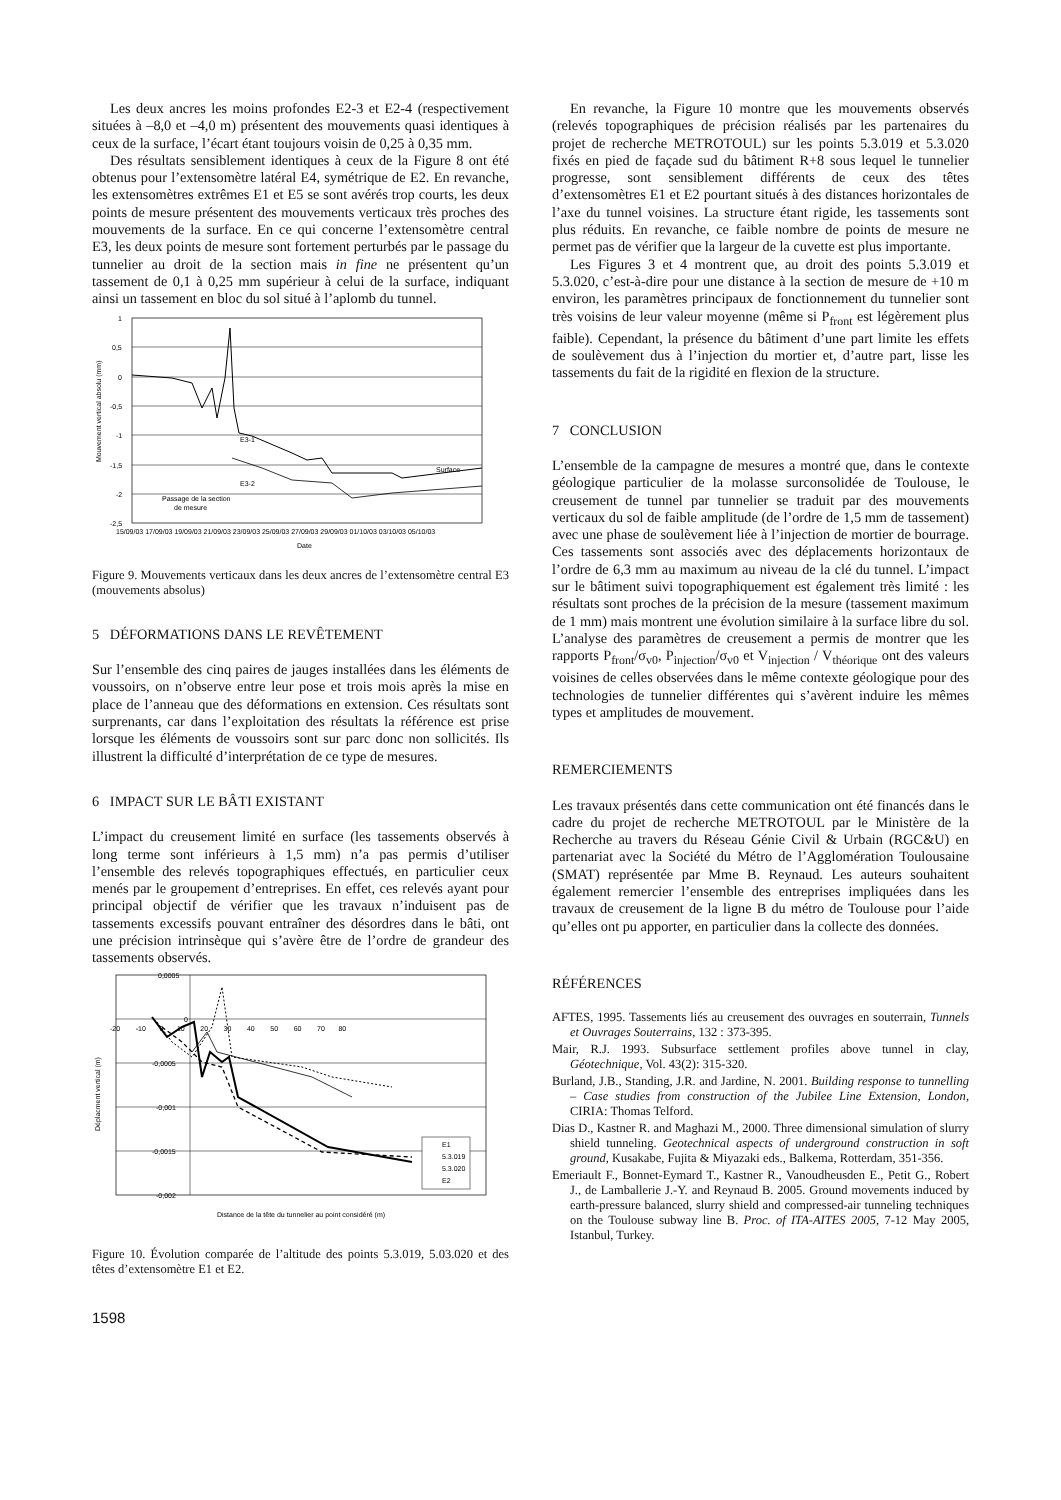Les deux ancres les moins profondes E2-3 et E2-4 (respectivement situées à –8,0 et –4,0 m) présentent des mouvements quasi identiques à ceux de la surface, l’écart étant toujours voisin de 0,25 à 0,35 mm.
Des résultats sensiblement identiques à ceux de la Figure 8 ont été obtenus pour l’extensomètre latéral E4, symétrique de E2. En revanche, les extensomètres extrêmes E1 et E5 se sont avérés trop courts, les deux points de mesure présentent des mouvements verticaux très proches des mouvements de la surface. En ce qui concerne l’extensomètre central E3, les deux points de mesure sont fortement perturbés par le passage du tunnelier au droit de la section mais in fine ne présentent qu’un tassement de 0,1 à 0,25 mm supérieur à celui de la surface, indiquant ainsi un tassement en bloc du sol situé à l’aplomb du tunnel.
1
0,5
0
-0,5
-1
-1,5
-2
-2,5
E3-1
E3-2
Surface
Passage de la section
de mesure
Mouvement vertical absolu (mm)
15/09/03 17/09/03 19/09/03 21/09/03 23/09/03 25/09/03 27/09/03 29/09/03 01/10/03 03/10/03 05/10/03
Date
Figure 9. Mouvements verticaux dans les deux ancres de l’extensomètre central E3 (mouvements absolus)
5 DÉFORMATIONS DANS LE REVÊTEMENT
Sur l’ensemble des cinq paires de jauges installées dans les éléments de voussoirs, on n’observe entre leur pose et trois mois après la mise en place de l’anneau que des déformations en extension. Ces résultats sont surprenants, car dans l’exploitation des résultats la référence est prise lorsque les éléments de voussoirs sont sur parc donc non sollicités. Ils illustrent la difficulté d’interprétation de ce type de mesures.
6 IMPACT SUR LE BÂTI EXISTANT
L’impact du creusement limité en surface (les tassements observés à long terme sont inférieurs à 1,5 mm) n’a pas permis d’utiliser l’ensemble des relevés topographiques effectués, en particulier ceux menés par le groupement d’entreprises. En effet, ces relevés ayant pour principal objectif de vérifier que les travaux n’induisent pas de tassements excessifs pouvant entraîner des désordres dans le bâti, ont une précision intrinsèque qui s’avère être de l’ordre de grandeur des tassements observés.
0,0005
0
-0,0005
-0,001
-0,0015
-0,002
-20 -10 0 10 20 30 40 50 60 70 80
E1
5.3.019
5.3.020
E2
Déplacment vertical (m)
Distance de la tête du tunnelier au point considéré (m)
Figure 10. Évolution comparée de l’altitude des points 5.3.019, 5.03.020 et des têtes d’extensomètre E1 et E2.
En revanche, la Figure 10 montre que les mouvements observés (relevés topographiques de précision réalisés par les partenaires du projet de recherche METROTOUL) sur les points 5.3.019 et 5.3.020 fixés en pied de façade sud du bâtiment R+8 sous lequel le tunnelier progresse, sont sensiblement différents de ceux des têtes d’extensomètres E1 et E2 pourtant situés à des distances horizontales de l’axe du tunnel voisines. La structure étant rigide, les tassements sont plus réduits. En revanche, ce faible nombre de points de mesure ne permet pas de vérifier que la largeur de la cuvette est plus importante.
Les Figures 3 et 4 montrent que, au droit des points 5.3.019 et 5.3.020, c’est-à-dire pour une distance à la section de mesure de +10 m environ, les paramètres principaux de fonctionnement du tunnelier sont très voisins de leur valeur moyenne (même si P<sub>front</sub> est légèrement plus faible). Cependant, la présence du bâtiment d’une part limite les effets de soulèvement dus à l’injection du mortier et, d’autre part, lisse les tassements du fait de la rigidité en flexion de la structure.
7 CONCLUSION
L’ensemble de la campagne de mesures a montré que, dans le contexte géologique particulier de la molasse surconsolidée de Toulouse, le creusement de tunnel par tunnelier se traduit par des mouvements verticaux du sol de faible amplitude (de l’ordre de 1,5 mm de tassement) avec une phase de soulèvement liée à l’injection de mortier de bourrage. Ces tassements sont associés avec des déplacements horizontaux de l’ordre de 6,3 mm au maximum au niveau de la clé du tunnel. L’impact sur le bâtiment suivi topographiquement est également très limité : les résultats sont proches de la précision de la mesure (tassement maximum de 1 mm) mais montrent une évolution similaire à la surface libre du sol. L’analyse des paramètres de creusement a permis de montrer que les rapports P<sub>front</sub>/σ<sub>v0</sub>, P<sub>injection</sub>/σ<sub>v0</sub> et V<sub>injection</sub> / V<sub>théorique</sub> ont des valeurs voisines de celles observées dans le même contexte géologique pour des technologies de tunnelier différentes qui s’avèrent induire les mêmes types et amplitudes de mouvement.
REMERCIEMENTS
Les travaux présentés dans cette communication ont été financés dans le cadre du projet de recherche METROTOUL par le Ministère de la Recherche au travers du Réseau Génie Civil & Urbain (RGC&U) en partenariat avec la Société du Métro de l’Agglomération Toulousaine (SMAT) représentée par Mme B. Reynaud. Les auteurs souhaitent également remercier l’ensemble des entreprises impliquées dans les travaux de creusement de la ligne B du métro de Toulouse pour l’aide qu’elles ont pu apporter, en particulier dans la collecte des données.
RÉFÉRENCES
AFTES, 1995. Tassements liés au creusement des ouvrages en souterrain, Tunnels et Ouvrages Souterrains, 132 : 373-395.
Mair, R.J. 1993. Subsurface settlement profiles above tunnel in clay, Géotechnique, Vol. 43(2): 315-320.
Burland, J.B., Standing, J.R. and Jardine, N. 2001. Building response to tunnelling – Case studies from construction of the Jubilee Line Extension, London, CIRIA: Thomas Telford.
Dias D., Kastner R. and Maghazi M., 2000. Three dimensional simulation of slurry shield tunneling. Geotechnical aspects of underground construction in soft ground, Kusakabe, Fujita & Miyazaki eds., Balkema, Rotterdam, 351-356.
Emeriault F., Bonnet-Eymard T., Kastner R., Vanoudheusden E., Petit G., Robert J., de Lamballerie J.-Y. and Reynaud B. 2005. Ground movements induced by earth-pressure balanced, slurry shield and compressed-air tunneling techniques on the Toulouse subway line B. Proc. of ITA-AITES 2005, 7-12 May 2005, Istanbul, Turkey.
1598